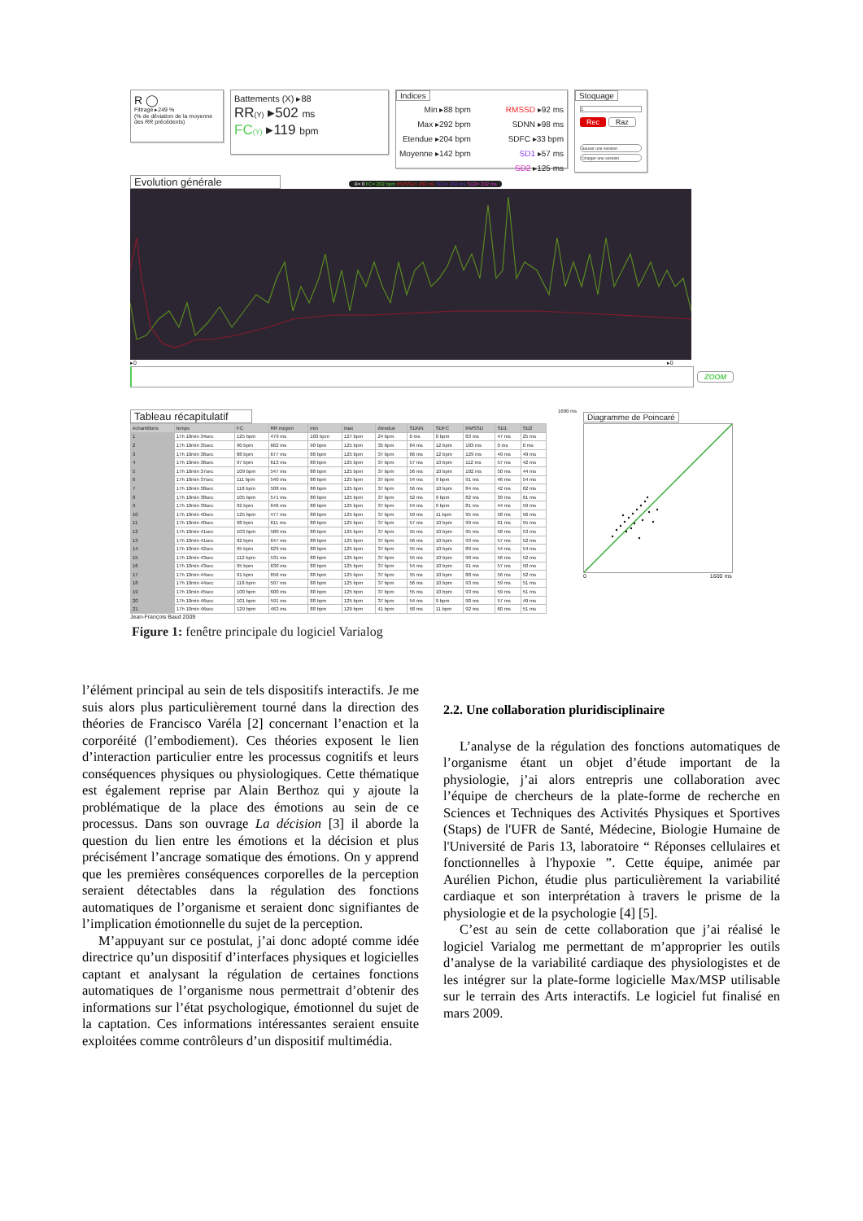R ◯
Filtrage ▸249 %
(% de déviation de la moyenne des RR précédents)
Battements (X) ▸88
RR(Y) ▸502 ms
FC(Y) ▸119 bpm
Indices
Min ▸88 bpm
Max ▸292 bpm
Etendue ▸204 bpm
Moyenne ▸142 bpm
RMSSD ▸92 ms
SDNN ▸98 ms
SDFC ▸33 bpm
SD1 ▸57 ms
SD2 ▸125 ms
Stoquage
1
Rec Raz
Sauver une session
Charger une session
Evolution générale X= 0 FC= 202 bpm RMSSD= 202 ms SD1= 202 ms SD2= 202 ms
▸0 ▸0
ZOOM
Tableau récapitulatif
| échantillons | temps | FC | RR moyen | min | max | étendue | SDNN | SDFC | RMSSD | SD1 | SD2 |
| --- | --- | --- | --- | --- | --- | --- | --- | --- | --- | --- | --- |
| 1 | 17h 10min 34sec | 125 bpm | 479 ms | 103 bpm | 127 bpm | 24 bpm | 0 ms | 0 bpm | 83 ms | 47 ms | 25 ms |
| 2 | 17h 10min 35sec | 90 bpm | 662 ms | 90 bpm | 125 bpm | 35 bpm | 64 ms | 12 bpm | 183 ms | 0 ms | 0 ms |
| 3 | 17h 10min 36sec | 88 bpm | 677 ms | 88 bpm | 125 bpm | 37 bpm | 66 ms | 12 bpm | 129 ms | 49 ms | 49 ms |
| 4 | 17h 10min 36sec | 97 bpm | 613 ms | 88 bpm | 125 bpm | 37 bpm | 57 ms | 10 bpm | 112 ms | 57 ms | 42 ms |
| 5 | 17h 10min 37sec | 109 bpm | 547 ms | 88 bpm | 125 bpm | 37 bpm | 56 ms | 10 bpm | 102 ms | 50 ms | 44 ms |
| 6 | 17h 10min 37sec | 111 bpm | 540 ms | 88 bpm | 125 bpm | 37 bpm | 54 ms | 9 bpm | 91 ms | 46 ms | 54 ms |
| 7 | 17h 10min 38sec | 118 bpm | 508 ms | 88 bpm | 125 bpm | 37 bpm | 56 ms | 10 bpm | 84 ms | 42 ms | 62 ms |
| 8 | 17h 10min 38sec | 105 bpm | 571 ms | 88 bpm | 125 bpm | 37 bpm | 52 ms | 9 bpm | 82 ms | 39 ms | 61 ms |
| 9 | 17h 10min 39sec | 92 bpm | 646 ms | 88 bpm | 125 bpm | 37 bpm | 54 ms | 9 bpm | 81 ms | 44 ms | 59 ms |
| 10 | 17h 10min 40sec | 125 bpm | 477 ms | 88 bpm | 125 bpm | 37 bpm | 59 ms | 11 bpm | 95 ms | 58 ms | 56 ms |
| 11 | 17h 10min 40sec | 98 bpm | 611 ms | 88 bpm | 125 bpm | 37 bpm | 57 ms | 10 bpm | 99 ms | 61 ms | 55 ms |
| 12 | 17h 10min 41sec | 103 bpm | 580 ms | 88 bpm | 125 bpm | 37 bpm | 55 ms | 10 bpm | 95 ms | 58 ms | 53 ms |
| 13 | 17h 10min 41sec | 92 bpm | 647 ms | 88 bpm | 125 bpm | 37 bpm | 56 ms | 10 bpm | 93 ms | 57 ms | 52 ms |
| 14 | 17h 10min 42sec | 95 bpm | 629 ms | 88 bpm | 125 bpm | 37 bpm | 55 ms | 10 bpm | 89 ms | 54 ms | 54 ms |
| 15 | 17h 10min 43sec | 112 bpm | 531 ms | 88 bpm | 125 bpm | 37 bpm | 55 ms | 10 bpm | 90 ms | 56 ms | 52 ms |
| 16 | 17h 10min 43sec | 95 bpm | 630 ms | 88 bpm | 125 bpm | 37 bpm | 54 ms | 10 bpm | 91 ms | 57 ms | 50 ms |
| 17 | 17h 10min 44sec | 91 bpm | 656 ms | 88 bpm | 125 bpm | 37 bpm | 55 ms | 10 bpm | 88 ms | 56 ms | 52 ms |
| 18 | 17h 10min 44sec | 118 bpm | 507 ms | 88 bpm | 125 bpm | 37 bpm | 56 ms | 10 bpm | 93 ms | 59 ms | 51 ms |
| 19 | 17h 10min 45sec | 100 bpm | 600 ms | 88 bpm | 125 bpm | 37 bpm | 55 ms | 10 bpm | 93 ms | 59 ms | 51 ms |
| 20 | 17h 10min 46sec | 101 bpm | 591 ms | 88 bpm | 125 bpm | 37 bpm | 54 ms | 9 bpm | 90 ms | 57 ms | 49 ms |
| 21 | 17h 10min 46sec | 129 bpm | 463 ms | 88 bpm | 129 bpm | 41 bpm | 58 ms | 11 bpm | 92 ms | 60 ms | 51 ms |
Jean-François Baud 2009
1600 ms
Diagramme de Poincaré
0 1600 ms
Figure 1: fenêtre principale du logiciel Varialog
l’élément principal au sein de tels dispositifs interactifs. Je me suis alors plus particulièrement tourné dans la direction des théories de Francisco Varéla [2] concernant l’enaction et la corporéité (l’embodiement). Ces théories exposent le lien d’interaction particulier entre les processus cognitifs et leurs conséquences physiques ou physiologiques. Cette thématique est également reprise par Alain Berthoz qui y ajoute la problématique de la place des émotions au sein de ce processus. Dans son ouvrage La décision [3] il aborde la question du lien entre les émotions et la décision et plus précisément l’ancrage somatique des émotions. On y apprend que les premières conséquences corporelles de la perception seraient détectables dans la régulation des fonctions automatiques de l’organisme et seraient donc signifiantes de l’implication émotionnelle du sujet de la perception.
M’appuyant sur ce postulat, j’ai donc adopté comme idée directrice qu’un dispositif d’interfaces physiques et logicielles captant et analysant la régulation de certaines fonctions automatiques de l’organisme nous permettrait d’obtenir des informations sur l’état psychologique, émotionnel du sujet de la captation. Ces informations intéressantes seraient ensuite exploitées comme contrôleurs d’un dispositif multimédia.
2.2. Une collaboration pluridisciplinaire
L’analyse de la régulation des fonctions automatiques de l’organisme étant un objet d’étude important de la physiologie, j’ai alors entrepris une collaboration avec l’équipe de chercheurs de la plate-forme de recherche en Sciences et Techniques des Activités Physiques et Sportives (Staps) de l'UFR de Santé, Médecine, Biologie Humaine de l'Université de Paris 13, laboratoire “ Réponses cellulaires et fonctionnelles à l'hypoxie ”. Cette équipe, animée par Aurélien Pichon, étudie plus particulièrement la variabilité cardiaque et son interprétation à travers le prisme de la physiologie et de la psychologie [4] [5].
C’est au sein de cette collaboration que j’ai réalisé le logiciel Varialog me permettant de m’approprier les outils d’analyse de la variabilité cardiaque des physiologistes et de les intégrer sur la plate-forme logicielle Max/MSP utilisable sur le terrain des Arts interactifs. Le logiciel fut finalisé en mars 2009.